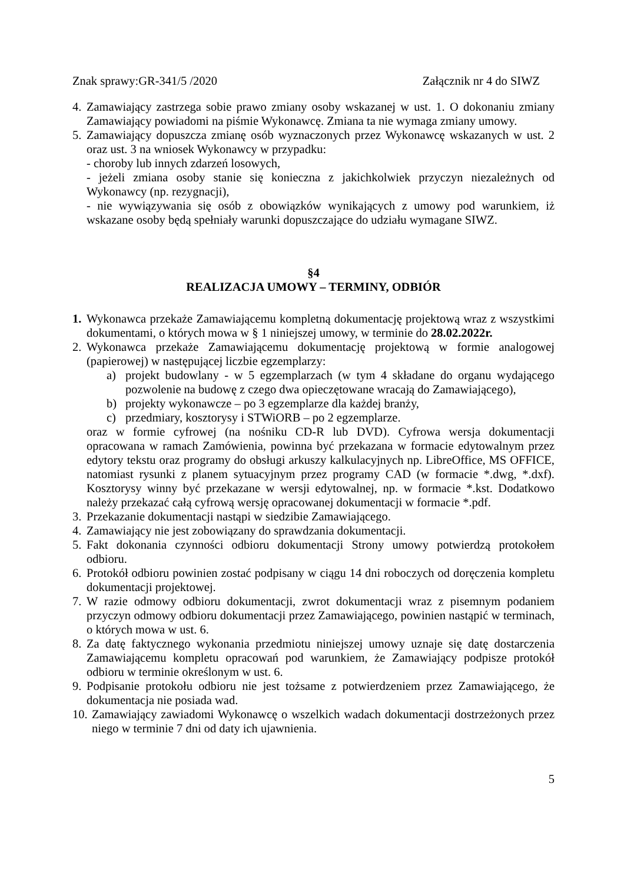Znak sprawy:GR-341/5 /2020 Załącznik nr 4 do SIWZ
4. Zamawiający zastrzega sobie prawo zmiany osoby wskazanej w ust. 1. O dokonaniu zmiany Zamawiający powiadomi na piśmie Wykonawcę. Zmiana ta nie wymaga zmiany umowy.
5. Zamawiający dopuszcza zmianę osób wyznaczonych przez Wykonawcę wskazanych w ust. 2 oraz ust. 3 na wniosek Wykonawcy w przypadku:
- choroby lub innych zdarzeń losowych,
- jeżeli zmiana osoby stanie się konieczna z jakichkolwiek przyczyn niezależnych od Wykonawcy (np. rezygnacji),
- nie wywiązywania się osób z obowiązków wynikających z umowy pod warunkiem, iż wskazane osoby będą spełniały warunki dopuszczające do udziału wymagane SIWZ.
§4
REALIZACJA UMOWY – TERMINY, ODBIÓR
1. Wykonawca przekaże Zamawiającemu kompletną dokumentację projektową wraz z wszystkimi dokumentami, o których mowa w § 1 niniejszej umowy, w terminie do 28.02.2022r.
2. Wykonawca przekaże Zamawiającemu dokumentację projektową w formie analogowej (papierowej) w następującej liczbie egzemplarzy:
a) projekt budowlany - w 5 egzemplarzach (w tym 4 składane do organu wydającego pozwolenie na budowę z czego dwa opieczętowane wracają do Zamawiającego),
b) projekty wykonawcze – po 3 egzemplarze dla każdej branży,
c) przedmiary, kosztorysy i STWiORB – po 2 egzemplarze.
oraz w formie cyfrowej (na nośniku CD-R lub DVD). Cyfrowa wersja dokumentacji opracowana w ramach Zamówienia, powinna być przekazana w formacie edytowalnym przez edytory tekstu oraz programy do obsługi arkuszy kalkulacyjnych np. LibreOffice, MS OFFICE, natomiast rysunki z planem sytuacyjnym przez programy CAD (w formacie *.dwg, *.dxf). Kosztorysy winny być przekazane w wersji edytowalnej, np. w formacie *.kst. Dodatkowo należy przekazać całą cyfrową wersję opracowanej dokumentacji w formacie *.pdf.
3. Przekazanie dokumentacji nastąpi w siedzibie Zamawiającego.
4. Zamawiający nie jest zobowiązany do sprawdzania dokumentacji.
5. Fakt dokonania czynności odbioru dokumentacji Strony umowy potwierdzą protokołem odbioru.
6. Protokół odbioru powinien zostać podpisany w ciągu 14 dni roboczych od doręczenia kompletu dokumentacji projektowej.
7. W razie odmowy odbioru dokumentacji, zwrot dokumentacji wraz z pisemnym podaniem przyczyn odmowy odbioru dokumentacji przez Zamawiającego, powinien nastąpić w terminach, o których mowa w ust. 6.
8. Za datę faktycznego wykonania przedmiotu niniejszej umowy uznaje się datę dostarczenia Zamawiającemu kompletu opracowań pod warunkiem, że Zamawiający podpisze protokół odbioru w terminie określonym w ust. 6.
9. Podpisanie protokołu odbioru nie jest tożsame z potwierdzeniem przez Zamawiającego, że dokumentacja nie posiada wad.
10. Zamawiający zawiadomi Wykonawcę o wszelkich wadach dokumentacji dostrzeżonych przez niego w terminie 7 dni od daty ich ujawnienia.
5